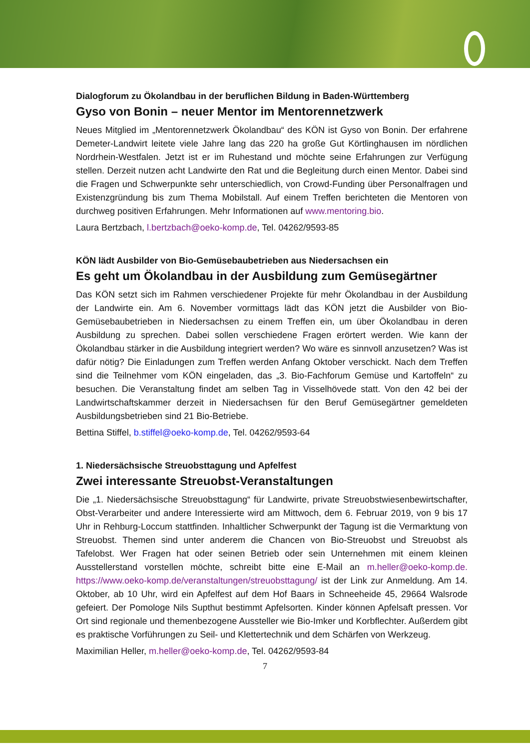Dialogforum zu Ökolandbau in der beruflichen Bildung in Baden-Württemberg
Gyso von Bonin – neuer Mentor im Mentorennetzwerk
Neues Mitglied im „Mentorennetzwerk Ökolandbau“ des KÖN ist Gyso von Bonin. Der erfahrene Demeter-Landwirt leitete viele Jahre lang das 220 ha große Gut Körtlinghausen im nördlichen Nordrhein-Westfalen. Jetzt ist er im Ruhestand und möchte seine Erfahrungen zur Verfügung stellen. Derzeit nutzen acht Landwirte den Rat und die Begleitung durch einen Mentor. Dabei sind die Fragen und Schwerpunkte sehr unterschiedlich, von Crowd-Funding über Personalfragen und Existenzgründung bis zum Thema Mobilstall. Auf einem Treffen berichteten die Mentoren von durchweg positiven Erfahrungen. Mehr Informationen auf www.mentoring.bio.
Laura Bertzbach, l.bertzbach@oeko-komp.de, Tel. 04262/9593-85
KÖN lädt Ausbilder von Bio-Gemüsebaubetrieben aus Niedersachsen ein
Es geht um Ökolandbau in der Ausbildung zum Gemüsegärtner
Das KÖN setzt sich im Rahmen verschiedener Projekte für mehr Ökolandbau in der Ausbildung der Landwirte ein. Am 6. November vormittags lädt das KÖN jetzt die Ausbilder von Bio-Gemüsebaubetrieben in Niedersachsen zu einem Treffen ein, um über Ökolandbau in deren Ausbildung zu sprechen. Dabei sollen verschiedene Fragen erörtert werden. Wie kann der Ökolandbau stärker in die Ausbildung integriert werden? Wo wäre es sinnvoll anzusetzen? Was ist dafür nötig? Die Einladungen zum Treffen werden Anfang Oktober verschickt. Nach dem Treffen sind die Teilnehmer vom KÖN eingeladen, das „3. Bio-Fachforum Gemüse und Kartoffeln“ zu besuchen. Die Veranstaltung findet am selben Tag in Visselhövede statt. Von den 42 bei der Landwirtschaftskammer derzeit in Niedersachsen für den Beruf Gemüsegärtner gemeldeten Ausbildungsbetrieben sind 21 Bio-Betriebe.
Bettina Stiffel, b.stiffel@oeko-komp.de, Tel. 04262/9593-64
1. Niedersächsische Streuobsttagung und Apfelfest
Zwei interessante Streuobst-Veranstaltungen
Die „1. Niedersächsische Streuobsttagung“ für Landwirte, private Streuobstwiesenbewirtschafter, Obst-Verarbeiter und andere Interessierte wird am Mittwoch, dem 6. Februar 2019, von 9 bis 17 Uhr in Rehburg-Loccum stattfinden. Inhaltlicher Schwerpunkt der Tagung ist die Vermarktung von Streuobst. Themen sind unter anderem die Chancen von Bio-Streuobst und Streuobst als Tafelobst. Wer Fragen hat oder seinen Betrieb oder sein Unternehmen mit einem kleinen Ausstellerstand vorstellen möchte, schreibt bitte eine E-Mail an m.heller@oeko-komp.de. https://www.oeko-komp.de/veranstaltungen/streuobsttagung/ ist der Link zur Anmeldung. Am 14. Oktober, ab 10 Uhr, wird ein Apfelfest auf dem Hof Baars in Schneeheide 45, 29664 Walsrode gefeiert. Der Pomologe Nils Supthut bestimmt Apfelsorten. Kinder können Apfelsaft pressen. Vor Ort sind regionale und themenbezogene Aussteller wie Bio-Imker und Korbflechter. Außerdem gibt es praktische Vorführungen zu Seil- und Klettertechnik und dem Schärfen von Werkzeug.
Maximilian Heller, m.heller@oeko-komp.de, Tel. 04262/9593-84
7